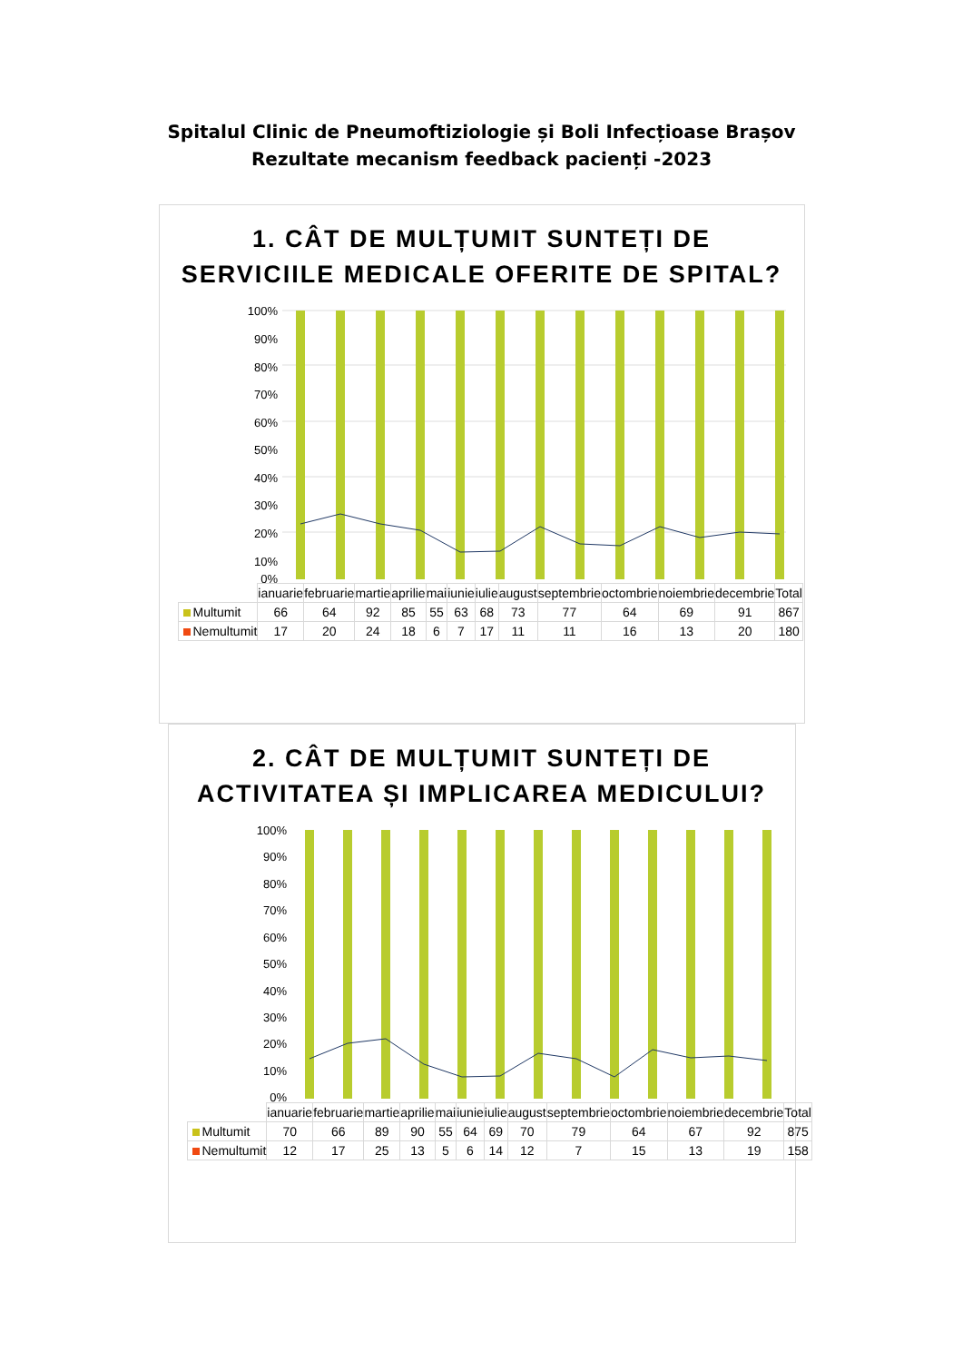Spitalul Clinic de Pneumoftiziologie și Boli Infecțioase Brașov
Rezultate mecanism feedback pacienți -2023
1. CÂT DE MULȚUMIT SUNTEȚI DE SERVICIILE MEDICALE OFERITE DE SPITAL?
100%
90%
80%
70%
60%
50%
40%
30%
20%
10%
0%
| | ianuarie | februarie | martie | aprilie | mai | iunie | iulie | august | septembrie | octombrie | noiembrie | decembrie | Total |
| --- | --- | --- | --- | --- | --- | --- | --- | --- | --- | --- | --- | --- | --- |
| Multumit | 66 | 64 | 92 | 85 | 55 | 63 | 68 | 73 | 77 | 64 | 69 | 91 | 867 |
| Nemultumit | 17 | 20 | 24 | 18 | 6 | 7 | 17 | 11 | 11 | 16 | 13 | 20 | 180 |
2. CÂT DE MULȚUMIT SUNTEȚI DE ACTIVITATEA ȘI IMPLICAREA MEDICULUI?
100%
90%
80%
70%
60%
50%
40%
30%
20%
10%
0%
| | ianuarie | februarie | martie | aprilie | mai | iunie | iulie | august | septembrie | octombrie | noiembrie | decembrie | Total |
| --- | --- | --- | --- | --- | --- | --- | --- | --- | --- | --- | --- | --- | --- |
| Multumit | 70 | 66 | 89 | 90 | 55 | 64 | 69 | 70 | 79 | 64 | 67 | 92 | 875 |
| Nemultumit | 12 | 17 | 25 | 13 | 5 | 6 | 14 | 12 | 7 | 15 | 13 | 19 | 158 |